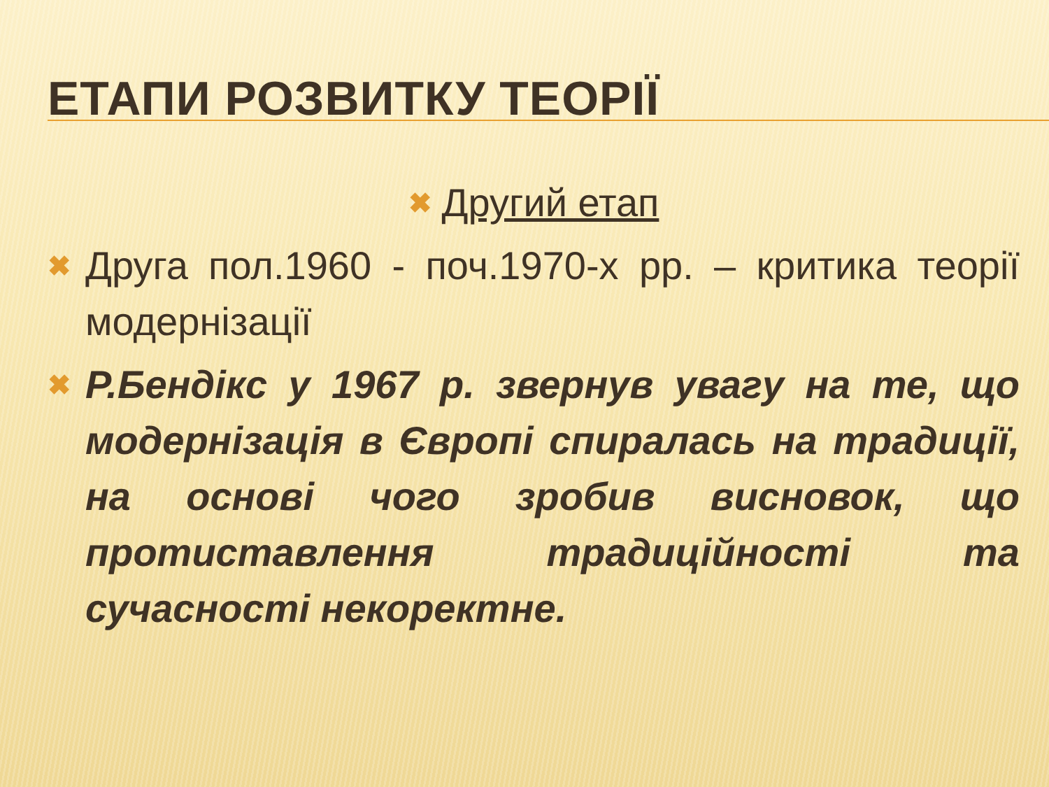ЕТАПИ РОЗВИТКУ ТЕОРІЇ
✖ Другий етап
✖ Друга пол.1960 - поч.1970-х рр. – критика теорії модернізації
✖ Р.Бендікс у 1967 р. звернув увагу на те, що модернізація в Європі спиралась на традиції, на основі чого зробив висновок, що протиставлення традиційності та сучасності некоректне.